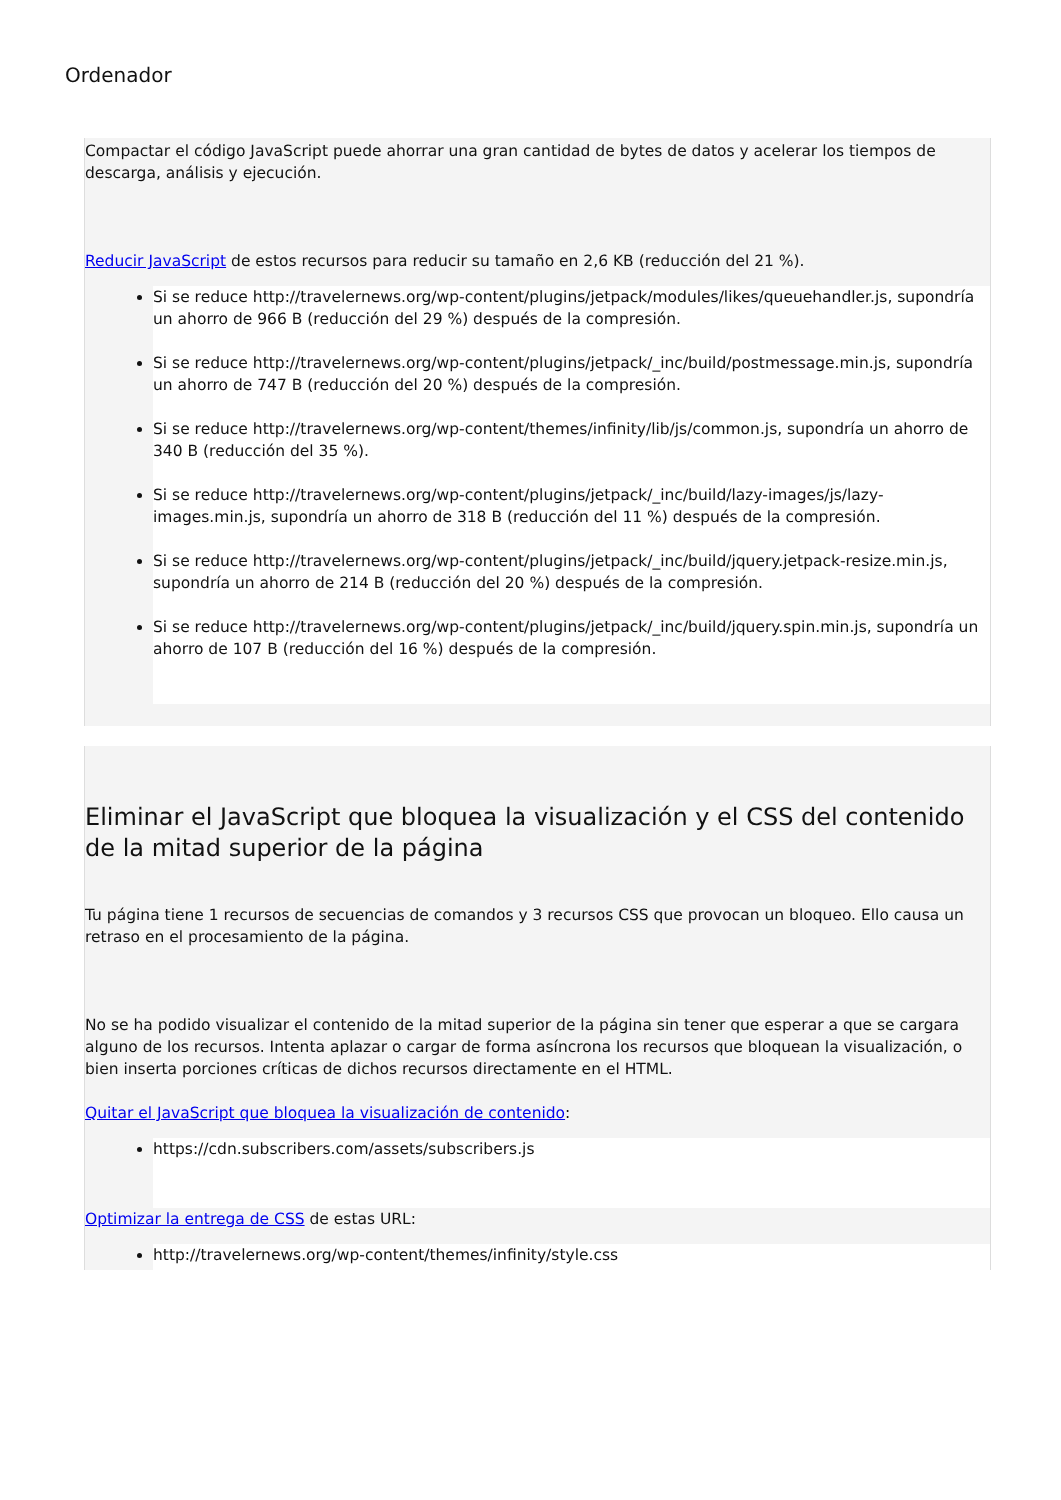Ordenador
Compactar el código JavaScript puede ahorrar una gran cantidad de bytes de datos y acelerar los tiempos de descarga, análisis y ejecución.
Reducir JavaScript de estos recursos para reducir su tamaño en 2,6 KB (reducción del 21 %).
Si se reduce http://travelernews.org/wp-content/plugins/jetpack/modules/likes/queuehandler.js, supondría un ahorro de 966 B (reducción del 29 %) después de la compresión.
Si se reduce http://travelernews.org/wp-content/plugins/jetpack/_inc/build/postmessage.min.js, supondría un ahorro de 747 B (reducción del 20 %) después de la compresión.
Si se reduce http://travelernews.org/wp-content/themes/infinity/lib/js/common.js, supondría un ahorro de 340 B (reducción del 35 %).
Si se reduce http://travelernews.org/wp-content/plugins/jetpack/_inc/build/lazy-images/js/lazy-images.min.js, supondría un ahorro de 318 B (reducción del 11 %) después de la compresión.
Si se reduce http://travelernews.org/wp-content/plugins/jetpack/_inc/build/jquery.jetpack-resize.min.js, supondría un ahorro de 214 B (reducción del 20 %) después de la compresión.
Si se reduce http://travelernews.org/wp-content/plugins/jetpack/_inc/build/jquery.spin.min.js, supondría un ahorro de 107 B (reducción del 16 %) después de la compresión.
Eliminar el JavaScript que bloquea la visualización y el CSS del contenido de la mitad superior de la página
Tu página tiene 1 recursos de secuencias de comandos y 3 recursos CSS que provocan un bloqueo. Ello causa un retraso en el procesamiento de la página.
No se ha podido visualizar el contenido de la mitad superior de la página sin tener que esperar a que se cargara alguno de los recursos. Intenta aplazar o cargar de forma asíncrona los recursos que bloquean la visualización, o bien inserta porciones críticas de dichos recursos directamente en el HTML.
Quitar el JavaScript que bloquea la visualización de contenido:
https://cdn.subscribers.com/assets/subscribers.js
Optimizar la entrega de CSS de estas URL:
http://travelernews.org/wp-content/themes/infinity/style.css